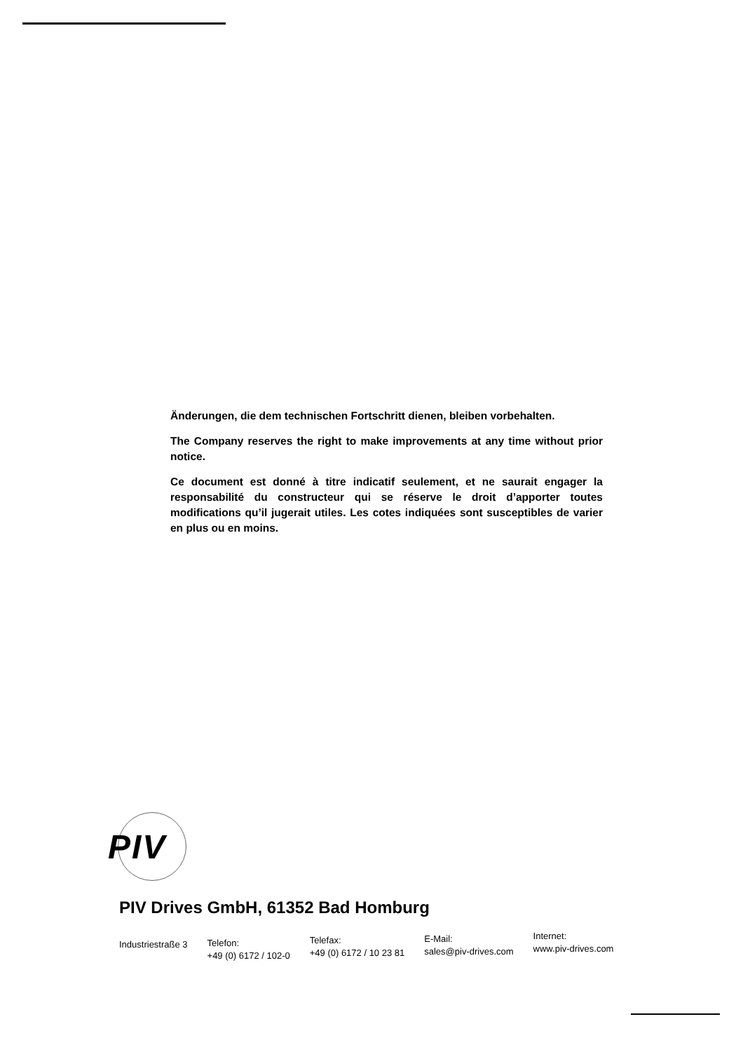Änderungen, die dem technischen Fortschritt dienen, bleiben vorbehalten.
The Company reserves the right to make improvements at any time without prior notice.
Ce document est donné à titre indicatif seulement, et ne saurait engager la responsabilité du constructeur qui se réserve le droit d’apporter toutes modifications qu’il jugerait utiles. Les cotes indiquées sont susceptibles de varier en plus ou en moins.
PIV
PIV Drives GmbH, 61352 Bad Homburg
Industriestraße 3 Telefon:
+49 (0) 6172 / 102-0
Telefax:
+49 (0) 6172 / 10 23 81
E-Mail:
sales@piv-drives.com
Internet:
www.piv-drives.com